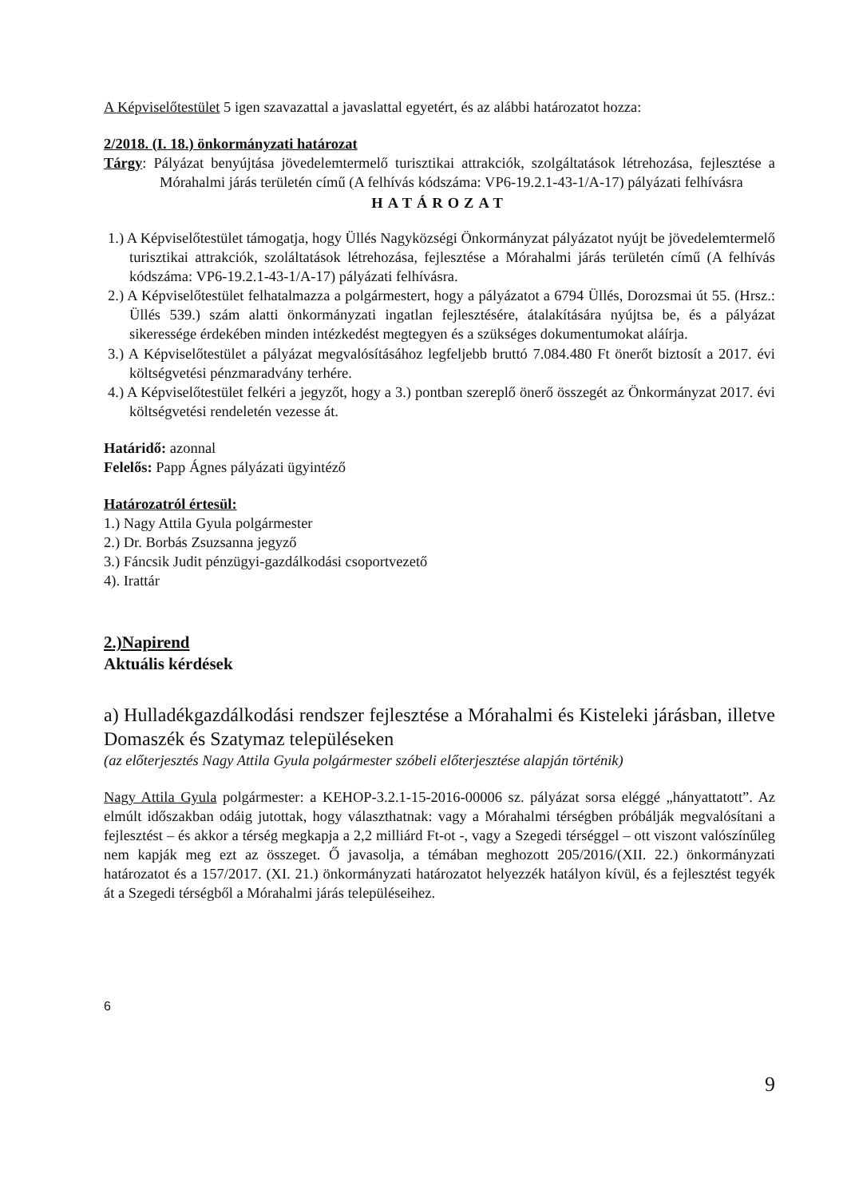A Képviselőtestület 5 igen szavazattal a javaslattal egyetért, és az alábbi határozatot hozza:
2/2018. (I. 18.) önkormányzati határozat
Tárgy: Pályázat benyújtása jövedelemtermelő turisztikai attrakciók, szolgáltatások létrehozása, fejlesztése a Mórahalmi járás területén című (A felhívás kódszáma: VP6-19.2.1-43-1/A-17) pályázati felhívásra
HATÁROZAT
1.) A Képviselőtestület támogatja, hogy Üllés Nagyközségi Önkormányzat pályázatot nyújt be jövedelemtermelő turisztikai attrakciók, szoláltatások létrehozása, fejlesztése a Mórahalmi járás területén című (A felhívás kódszáma: VP6-19.2.1-43-1/A-17) pályázati felhívásra.
2.) A Képviselőtestület felhatalmazza a polgármestert, hogy a pályázatot a 6794 Üllés, Dorozsmai út 55. (Hrsz.: Üllés 539.) szám alatti önkormányzati ingatlan fejlesztésére, átalakítására nyújtsa be, és a pályázat sikeressége érdekében minden intézkedést megtegyen és a szükséges dokumentumokat aláírja.
3.) A Képviselőtestület a pályázat megvalósításához legfeljebb bruttó 7.084.480 Ft önerőt biztosít a 2017. évi költségvetési pénzmaradvány terhére.
4.) A Képviselőtestület felkéri a jegyzőt, hogy a 3.) pontban szereplő önerő összegét az Önkormányzat 2017. évi költségvetési rendeletén vezesse át.
Határidő: azonnal
Felelős: Papp Ágnes pályázati ügyintéző
Határozatról értesül:
1.) Nagy Attila Gyula polgármester
2.) Dr. Borbás Zsuzsanna jegyző
3.) Fáncsik Judit pénzügyi-gazdálkodási csoportvezető
4). Irattár
2.)Napirend
Aktuális kérdések
a) Hulladékgazdálkodási rendszer fejlesztése a Mórahalmi és Kisteleki járásban, illetve Domaszék és Szatymaz településeken
(az előterjesztés Nagy Attila Gyula polgármester szóbeli előterjesztése alapján történik)
Nagy Attila Gyula polgármester: a KEHOP-3.2.1-15-2016-00006 sz. pályázat sorsa eléggé „hányattatott”. Az elmúlt időszakban odáig jutottak, hogy választhatnak: vagy a Mórahalmi térségben próbálják megvalósítani a fejlesztést – és akkor a térség megkapja a 2,2 milliárd Ft-ot -, vagy a Szegedi térséggel – ott viszont valószínűleg nem kapják meg ezt az összeget. Ő javasolja, a témában meghozott 205/2016/(XII. 22.) önkormányzati határozatot és a 157/2017. (XI. 21.) önkormányzati határozatot helyezzék hatályon kívül, és a fejlesztést tegyék át a Szegedi térségből a Mórahalmi járás településeihez.
6
9